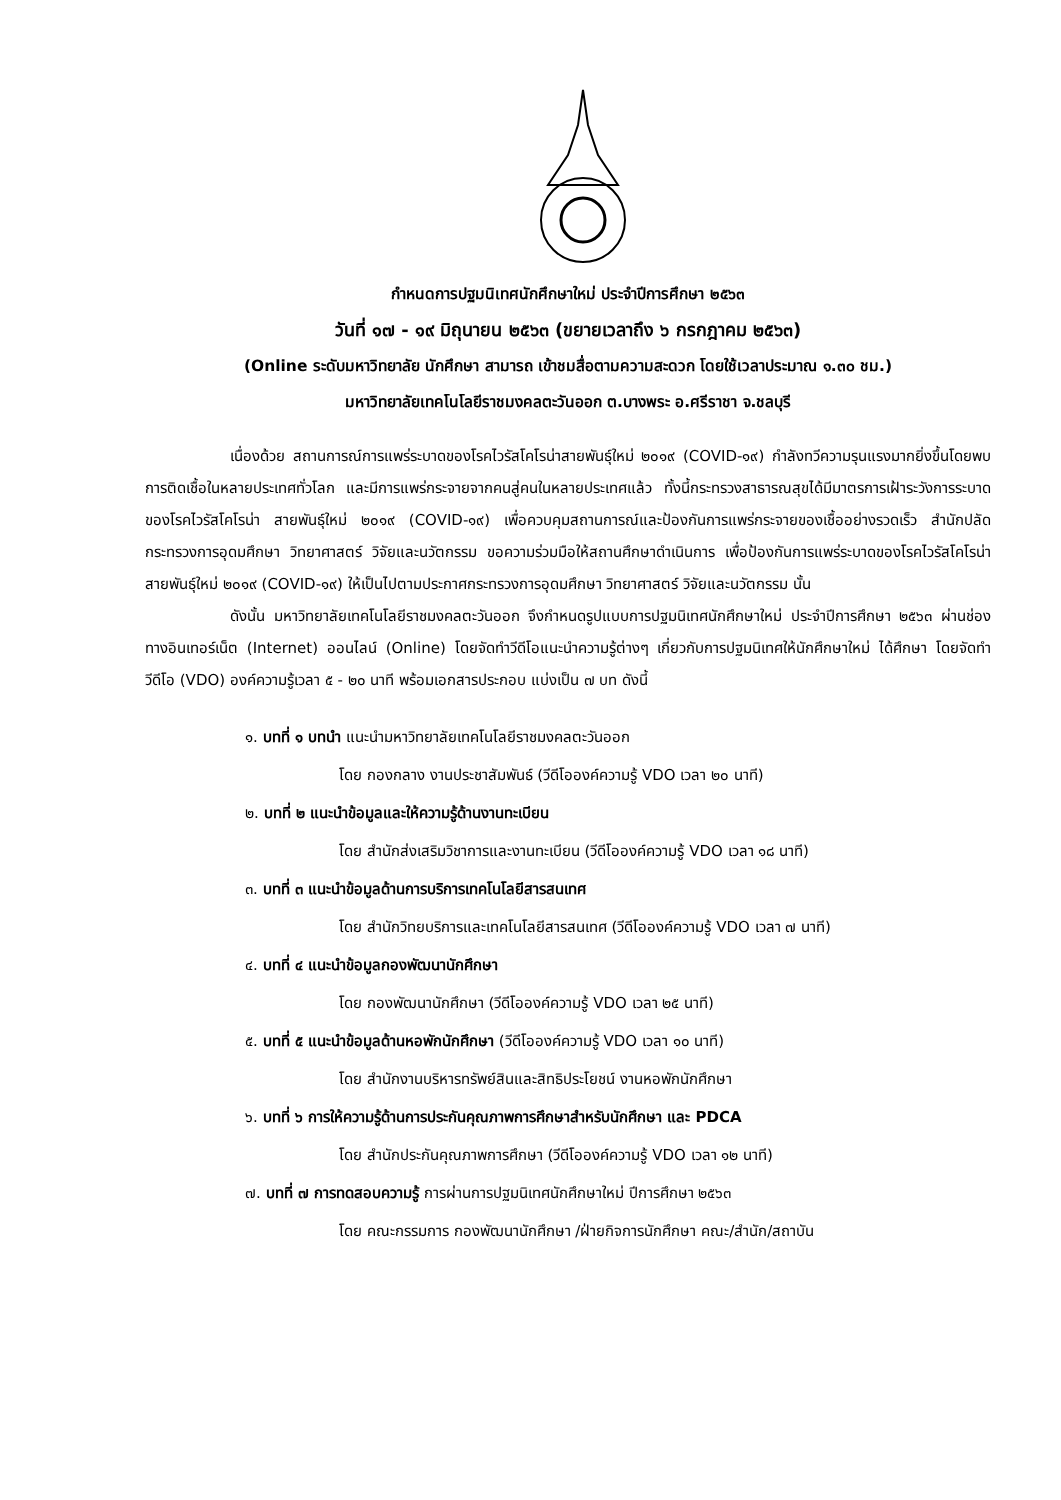กำหนดการปฐมนิเทศนักศึกษาใหม่ ประจำปีการศึกษา ๒๕๖๓
วันที่ ๑๗ - ๑๙ มิถุนายน ๒๕๖๓ (ขยายเวลาถึง ๖ กรกฎาคม ๒๕๖๓)
(Online ระดับมหาวิทยาลัย นักศึกษา สามารถ เข้าชมสื่อตามความสะดวก โดยใช้เวลาประมาณ ๑.๓๐ ชม.)
มหาวิทยาลัยเทคโนโลยีราชมงคลตะวันออก ต.บางพระ อ.ศรีราชา จ.ชลบุรี
เนื่องด้วย สถานการณ์การแพร่ระบาดของโรคไวรัสโคโรน่าสายพันธุ์ใหม่ ๒๐๑๙ (COVID-๑๙) กำลังทวีความรุนแรงมากยิ่งขึ้นโดยพบการติดเชื้อในหลายประเทศทั่วโลก และมีการแพร่กระจายจากคนสู่คนในหลายประเทศแล้ว ทั้งนี้กระทรวงสาธารณสุขได้มีมาตรการเฝ้าระวังการระบาดของโรคไวรัสโคโรน่า สายพันธุ์ใหม่ ๒๐๑๙ (COVID-๑๙) เพื่อควบคุมสถานการณ์และป้องกันการแพร่กระจายของเชื้ออย่างรวดเร็ว สำนักปลัดกระทรวงการอุดมศึกษา วิทยาศาสตร์ วิจัยและนวัตกรรม ขอความร่วมมือให้สถานศึกษาดำเนินการ เพื่อป้องกันการแพร่ระบาดของโรคไวรัสโคโรน่าสายพันธุ์ใหม่ ๒๐๑๙ (COVID-๑๙) ให้เป็นไปตามประกาศกระทรวงการอุดมศึกษา วิทยาศาสตร์ วิจัยและนวัตกรรม นั้น
ดังนั้น มหาวิทยาลัยเทคโนโลยีราชมงคลตะวันออก จึงกำหนดรูปแบบการปฐมนิเทศนักศึกษาใหม่ ประจำปีการศึกษา ๒๕๖๓ ผ่านช่องทางอินเทอร์เน็ต (Internet) ออนไลน์ (Online) โดยจัดทำวีดีโอแนะนำความรู้ต่างๆ เกี่ยวกับการปฐมนิเทศให้นักศึกษาใหม่ ได้ศึกษา โดยจัดทำวีดีโอ (VDO) องค์ความรู้เวลา ๕ - ๒๐ นาที พร้อมเอกสารประกอบ แบ่งเป็น ๗ บท ดังนี้
๑. บทที่ ๑ บทนำ แนะนำมหาวิทยาลัยเทคโนโลยีราชมงคลตะวันออก
โดย กองกลาง งานประชาสัมพันธ์ (วีดีโอองค์ความรู้ VDO เวลา ๒๐ นาที)
๒. บทที่ ๒ แนะนำข้อมูลและให้ความรู้ด้านงานทะเบียน
โดย สำนักส่งเสริมวิชาการและงานทะเบียน (วีดีโอองค์ความรู้ VDO เวลา ๑๘ นาที)
๓. บทที่ ๓ แนะนำข้อมูลด้านการบริการเทคโนโลยีสารสนเทศ
โดย สำนักวิทยบริการและเทคโนโลยีสารสนเทศ (วีดีโอองค์ความรู้ VDO เวลา ๗ นาที)
๔. บทที่ ๔ แนะนำข้อมูลกองพัฒนานักศึกษา
โดย กองพัฒนานักศึกษา (วีดีโอองค์ความรู้ VDO เวลา ๒๕ นาที)
๕. บทที่ ๕ แนะนำข้อมูลด้านหอพักนักศึกษา (วีดีโอองค์ความรู้ VDO เวลา ๑๐ นาที)
โดย สำนักงานบริหารทรัพย์สินและสิทธิประโยชน์ งานหอพักนักศึกษา
๖. บทที่ ๖ การให้ความรู้ด้านการประกันคุณภาพการศึกษาสำหรับนักศึกษา และ PDCA
โดย สำนักประกันคุณภาพการศึกษา (วีดีโอองค์ความรู้ VDO เวลา ๑๒ นาที)
๗. บทที่ ๗ การทดสอบความรู้ การผ่านการปฐมนิเทศนักศึกษาใหม่ ปีการศึกษา ๒๕๖๓
โดย คณะกรรมการ กองพัฒนานักศึกษา /ฝ่ายกิจการนักศึกษา คณะ/สำนัก/สถาบัน